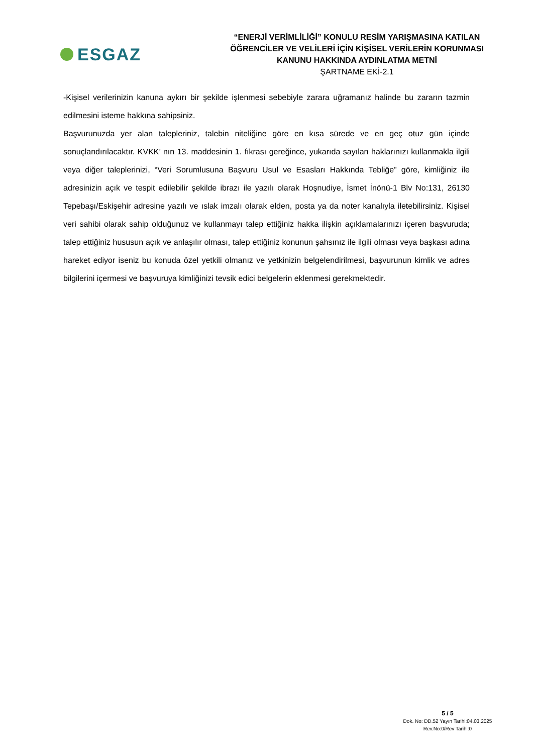ESGAZ
“ENERJİ VERİMLİLİĞİ” KONULU RESİM YARIŞMASINA KATILAN
ÖĞRENCİLER VE VELİLERİ İÇİN KİŞİSEL VERİLERİN KORUNMASI
KANUNU HAKKINDA AYDINLATMA METNİ
ŞARTNAME EKİ-2.1
-Kişisel verilerinizin kanuna aykırı bir şekilde işlenmesi sebebiyle zarara uğramanız halinde bu zararın tazmin edilmesini isteme hakkına sahipsiniz.
Başvurunuzda yer alan talepleriniz, talebin niteliğine göre en kısa sürede ve en geç otuz gün içinde sonuçlandırılacaktır. KVKK’ nın 13. maddesinin 1. fıkrası gereğince, yukarıda sayılan haklarınızı kullanmakla ilgili veya diğer taleplerinizi, “Veri Sorumlusuna Başvuru Usul ve Esasları Hakkında Tebliğe” göre, kimliğiniz ile adresinizin açık ve tespit edilebilir şekilde ibrazı ile yazılı olarak Hoşnudiye, İsmet İnönü-1 Blv No:131, 26130 Tepebaşı/Eskişehir adresine yazılı ve ıslak imzalı olarak elden, posta ya da noter kanalıyla iletebilirsiniz. Kişisel veri sahibi olarak sahip olduğunuz ve kullanmayı talep ettiğiniz hakka ilişkin açıklamalarınızı içeren başvuruda; talep ettiğiniz hususun açık ve anlaşılır olması, talep ettiğiniz konunun şahsınız ile ilgili olması veya başkası adına hareket ediyor iseniz bu konuda özel yetkili olmanız ve yetkinizin belgelendirilmesi, başvurunun kimlik ve adres bilgilerini içermesi ve başvuruya kimliğinizi tevsik edici belgelerin eklenmesi gerekmektedir.
5 / 5
Dok. No: DD.52 Yayın Tarihi:04.03.2025
Rev.No:0/Rev Tarihi:0